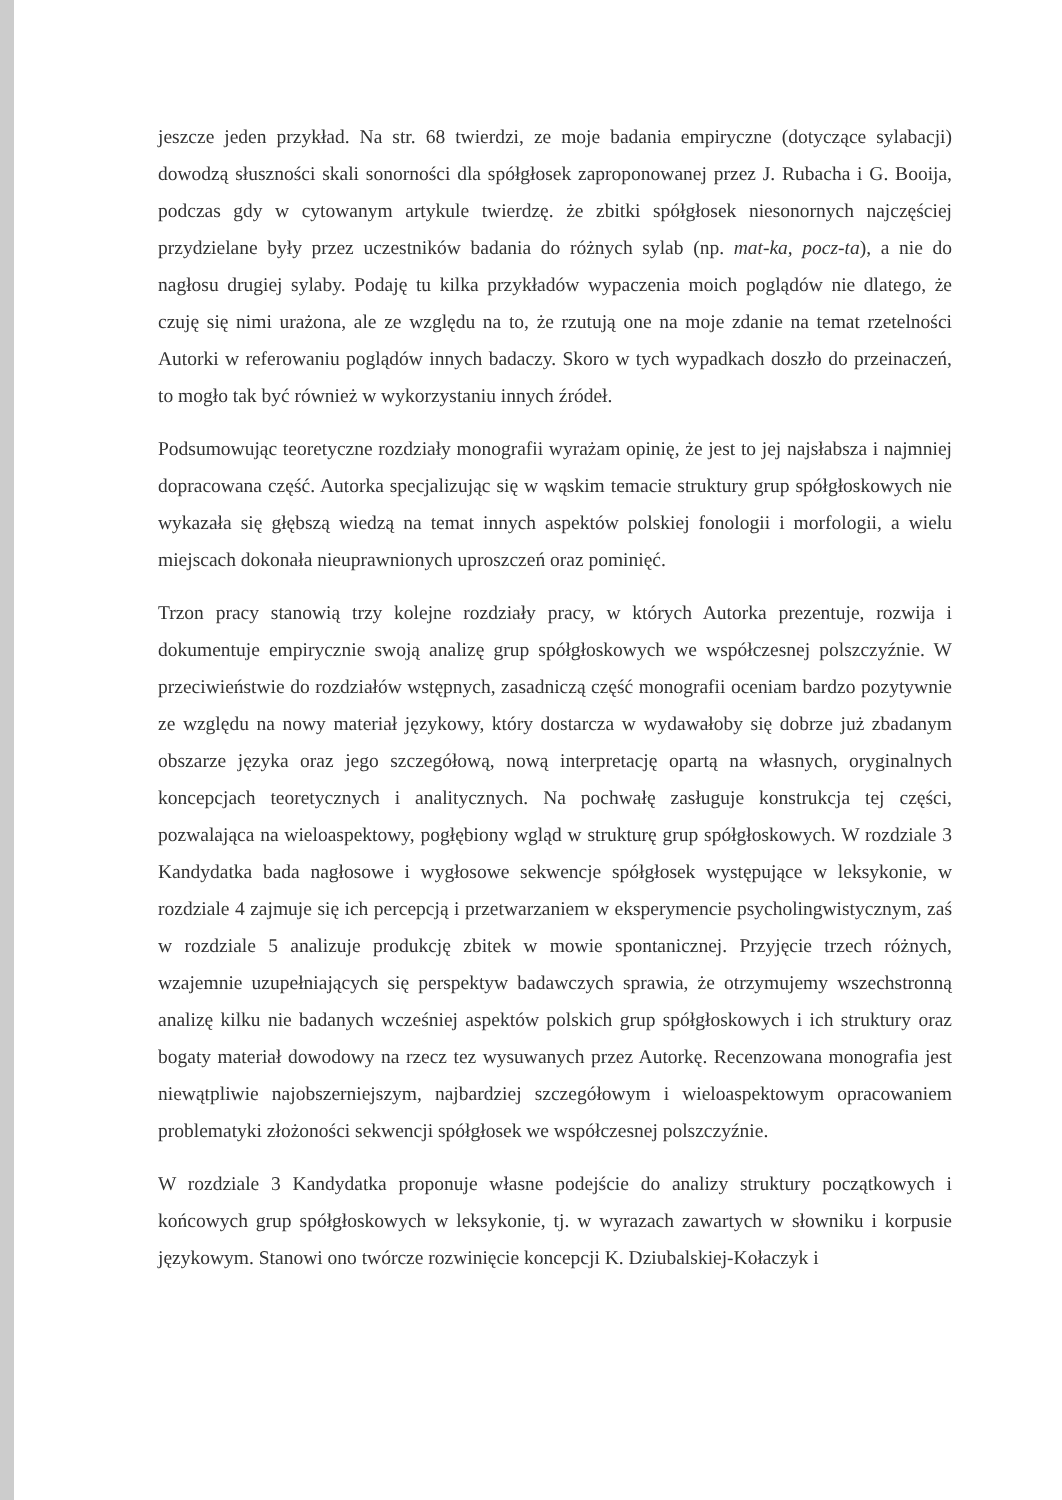jeszcze jeden przykład. Na str. 68 twierdzi, ze moje badania empiryczne (dotyczące sylabacji) dowodzą słuszności skali sonorności dla spółgłosek zaproponowanej przez J. Rubacha i G. Booija, podczas gdy w cytowanym artykule twierdzę. że zbitki spółgłosek niesonornych najczęściej przydzielane były przez uczestników badania do różnych sylab (np. mat-ka, pocz-ta), a nie do nagłosu drugiej sylaby. Podaję tu kilka przykładów wypaczenia moich poglądów nie dlatego, że czuję się nimi urażona, ale ze względu na to, że rzutują one na moje zdanie na temat rzetelności Autorki w referowaniu poglądów innych badaczy. Skoro w tych wypadkach doszło do przeinaczeń, to mogło tak być również w wykorzystaniu innych źródeł.
Podsumowując teoretyczne rozdziały monografii wyrażam opinię, że jest to jej najsłabsza i najmniej dopracowana część. Autorka specjalizując się w wąskim temacie struktury grup spółgłoskowych nie wykazała się głębszą wiedzą na temat innych aspektów polskiej fonologii i morfologii, a wielu miejscach dokonała nieuprawnionych uproszczeń oraz pominięć.
Trzon pracy stanowią trzy kolejne rozdziały pracy, w których Autorka prezentuje, rozwija i dokumentuje empirycznie swoją analizę grup spółgłoskowych we współczesnej polszczyźnie. W przeciwieństwie do rozdziałów wstępnych, zasadniczą część monografii oceniam bardzo pozytywnie ze względu na nowy materiał językowy, który dostarcza w wydawałoby się dobrze już zbadanym obszarze języka oraz jego szczegółową, nową interpretację opartą na własnych, oryginalnych koncepcjach teoretycznych i analitycznych. Na pochwałę zasługuje konstrukcja tej części, pozwalająca na wieloaspektowy, pogłębiony wgląd w strukturę grup spółgłoskowych. W rozdziale 3 Kandydatka bada nagłosowe i wygłosowe sekwencje spółgłosek występujące w leksykonie, w rozdziale 4 zajmuje się ich percepcją i przetwarzaniem w eksperymencie psycholingwistycznym, zaś w rozdziale 5 analizuje produkcję zbitek w mowie spontanicznej. Przyjęcie trzech różnych, wzajemnie uzupełniających się perspektyw badawczych sprawia, że otrzymujemy wszechstronną analizę kilku nie badanych wcześniej aspektów polskich grup spółgłoskowych i ich struktury oraz bogaty materiał dowodowy na rzecz tez wysuwanych przez Autorkę. Recenzowana monografia jest niewątpliwie najobszerniejszym, najbardziej szczegółowym i wieloaspektowym opracowaniem problematyki złożoności sekwencji spółgłosek we współczesnej polszczyźnie.
W rozdziale 3 Kandydatka proponuje własne podejście do analizy struktury początkowych i końcowych grup spółgłoskowych w leksykonie, tj. w wyrazach zawartych w słowniku i korpusie językowym. Stanowi ono twórcze rozwinięcie koncepcji K. Dziubalskiej-Kołaczyk i